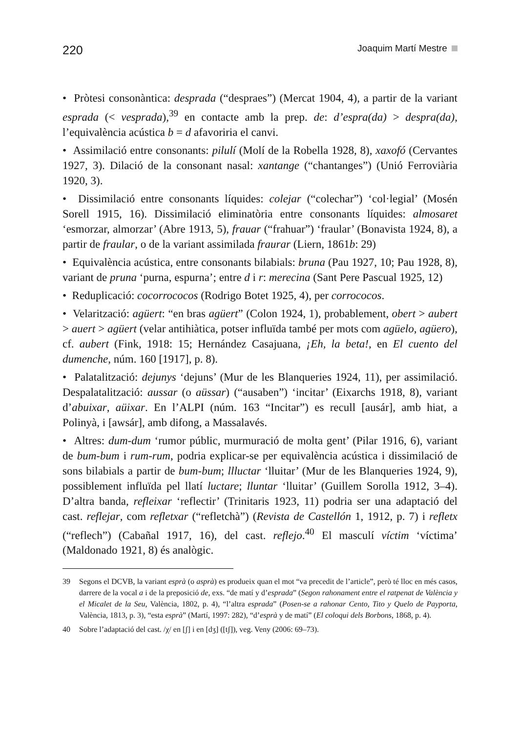220 Joaquim Martí Mestre
• Pròtesi consonàntica: desprada (“despraes”) (Mercat 1904, 4), a partir de la variant esprada (< vesprada),<sup>39</sup> en contacte amb la prep. de: d’espra(da) > despra(da), l’equivalència acústica b = d afavoriria el canvi.
• Assimilació entre consonants: pilulí (Molí de la Robella 1928, 8), xaxofó (Cervantes 1927, 3). Dilació de la consonant nasal: xantange (“chantanges”) (Unió Ferroviària 1920, 3).
• Dissimilació entre consonants líquides: colejar (“colechar”) ‘col·legial’ (Mosén Sorell 1915, 16). Dissimilació eliminatòria entre consonants líquides: almosaret ‘esmorzar, almorzar’ (Abre 1913, 5), frauar (“frahuar”) ‘fraular’ (Bonavista 1924, 8), a partir de fraular, o de la variant assimilada fraurar (Liern, 1861b: 29)
• Equivalència acústica, entre consonants bilabials: bruna (Pau 1927, 10; Pau 1928, 8), variant de pruna ‘purna, espurna’; entre d i r: merecina (Sant Pere Pascual 1925, 12)
• Reduplicació: cocorrococos (Rodrigo Botet 1925, 4), per corrococos.
• Velarització: agüert: “en bras agüert” (Colon 1924, 1), probablement, obert > aubert > auert > agüert (velar antihiàtica, potser influïda també per mots com agüelo, agüero), cf. aubert (Fink, 1918: 15; Hernández Casajuana, ¡Eh, la beta!, en El cuento del dumenche, núm. 160 [1917], p. 8).
• Palatalització: dejunys ‘dejuns’ (Mur de les Blanqueries 1924, 11), per assimilació. Despalatalització: aussar (o aüssar) (“ausaben”) ‘incitar’ (Eixarchs 1918, 8), variant d’abuixar, aüixar. En l’ALPI (núm. 163 “Incitar”) es recull [ausár], amb hiat, a Polinyà, i [awsár], amb difong, a Massalavés.
• Altres: dum-dum ‘rumor públic, murmuració de molta gent’ (Pilar 1916, 6), variant de bum-bum i rum-rum, podria explicar-se per equivalència acústica i dissimilació de sons bilabials a partir de bum-bum; llluctar ‘lluitar’ (Mur de les Blanqueries 1924, 9), possiblement influïda pel llatí luctare; lluntar ‘lluitar’ (Guillem Sorolla 1912, 3–4). D’altra banda, refleixar ‘reflectir’ (Trinitaris 1923, 11) podria ser una adaptació del cast. reflejar, com refletxar (“refletchà”) (Revista de Castellón 1, 1912, p. 7) i refletx (“reflech”) (Cabañal 1917, 16), del cast. reflejo.<sup>40</sup> El masculí víctim ‘víctima’ (Maldonado 1921, 8) és analògic.
39 Segons el DCVB, la variant esprà (o asprà) es produeix quan el mot “va precedit de l’article”, però té lloc en més casos, darrere de la vocal a i de la preposició de, exs. “de matí y d’esprada” (Segon rahonament entre el ratpenat de València y el Micalet de la Seu, València, 1802, p. 4), “l’altra esprada” (Posen-se a rahonar Cento, Tito y Quelo de Payporta, València, 1813, p. 3), “esta esprà” (Martí, 1997: 282), “d’esprà y de matí” (El coloqui dels Borbons, 1868, p. 4).
40 Sobre l’adaptació del cast. /χ/ en [ʃ] i en [dʒ] ([tʃ]), veg. Veny (2006: 69–73).